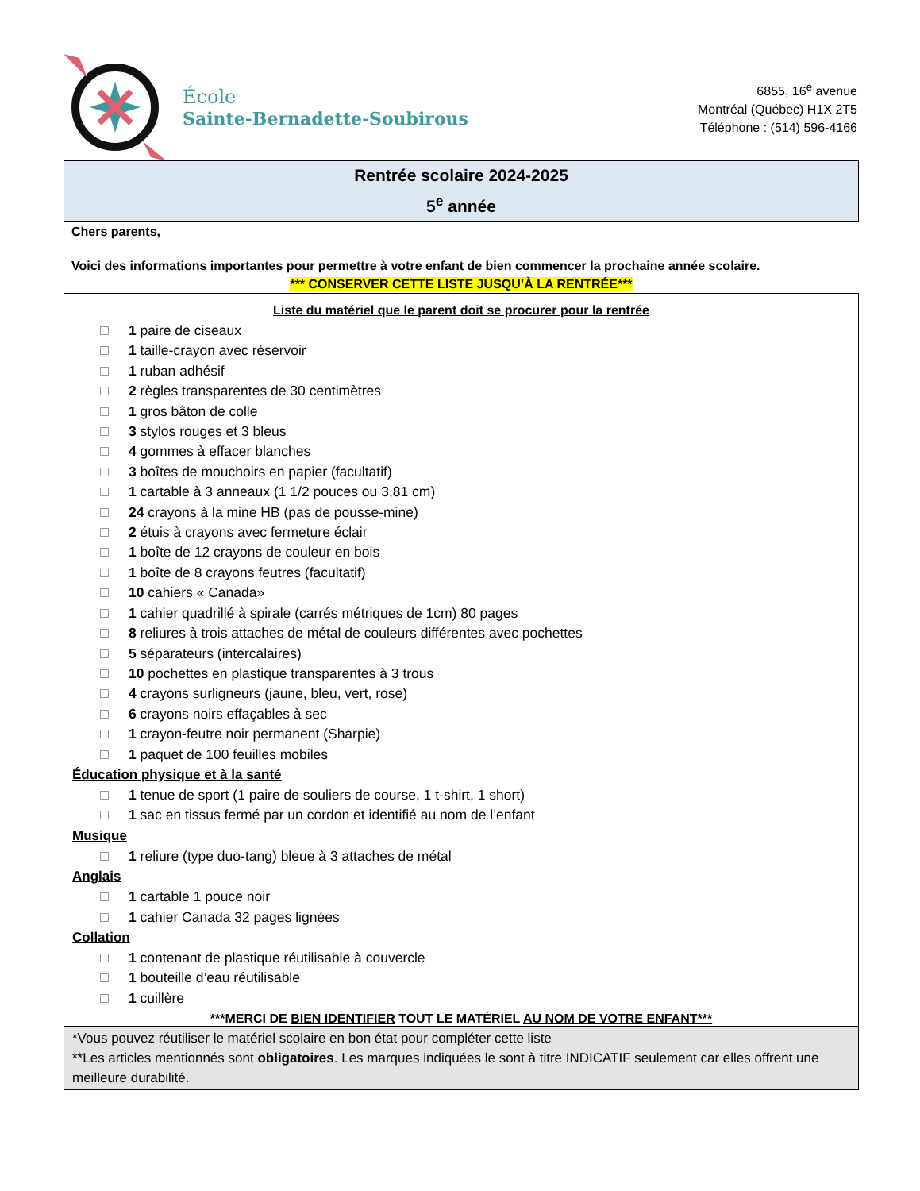École
Sainte-Bernadette-Soubirous
6855, 16<sup>e</sup> avenue
Montréal (Québec) H1X 2T5
Téléphone : (514) 596-4166
Rentrée scolaire 2024-2025
5<sup>e</sup> année
Chers parents,
Voici des informations importantes pour permettre à votre enfant de bien commencer la prochaine année scolaire.
*** CONSERVER CETTE LISTE JUSQU’À LA RENTRÉE***
Liste du matériel que le parent doit se procurer pour la rentrée
1 paire de ciseaux
1 taille-crayon avec réservoir
1 ruban adhésif
2 règles transparentes de 30 centimètres
1 gros bâton de colle
3 stylos rouges et 3 bleus
4 gommes à effacer blanches
3 boîtes de mouchoirs en papier (facultatif)
1 cartable à 3 anneaux (1 1/2 pouces ou 3,81 cm)
24 crayons à la mine HB (pas de pousse-mine)
2 étuis à crayons avec fermeture éclair
1 boîte de 12 crayons de couleur en bois
1 boîte de 8 crayons feutres (facultatif)
10 cahiers « Canada»
1 cahier quadrillé à spirale (carrés métriques de 1cm) 80 pages
8 reliures à trois attaches de métal de couleurs différentes avec pochettes
5 séparateurs (intercalaires)
10 pochettes en plastique transparentes à 3 trous
4 crayons surligneurs (jaune, bleu, vert, rose)
6 crayons noirs effaçables à sec
1 crayon-feutre noir permanent (Sharpie)
1 paquet de 100 feuilles mobiles
Éducation physique et à la santé
1 tenue de sport (1 paire de souliers de course, 1 t-shirt, 1 short)
1 sac en tissus fermé par un cordon et identifié au nom de l’enfant
Musique
1 reliure (type duo-tang) bleue à 3 attaches de métal
Anglais
1 cartable 1 pouce noir
1 cahier Canada 32 pages lignées
Collation
1 contenant de plastique réutilisable à couvercle
1 bouteille d’eau réutilisable
1 cuillère
***MERCI DE BIEN IDENTIFIER TOUT LE MATÉRIEL AU NOM DE VOTRE ENFANT***
*Vous pouvez réutiliser le matériel scolaire en bon état pour compléter cette liste
**Les articles mentionnés sont obligatoires. Les marques indiquées le sont à titre INDICATIF seulement car elles offrent une meilleure durabilité.